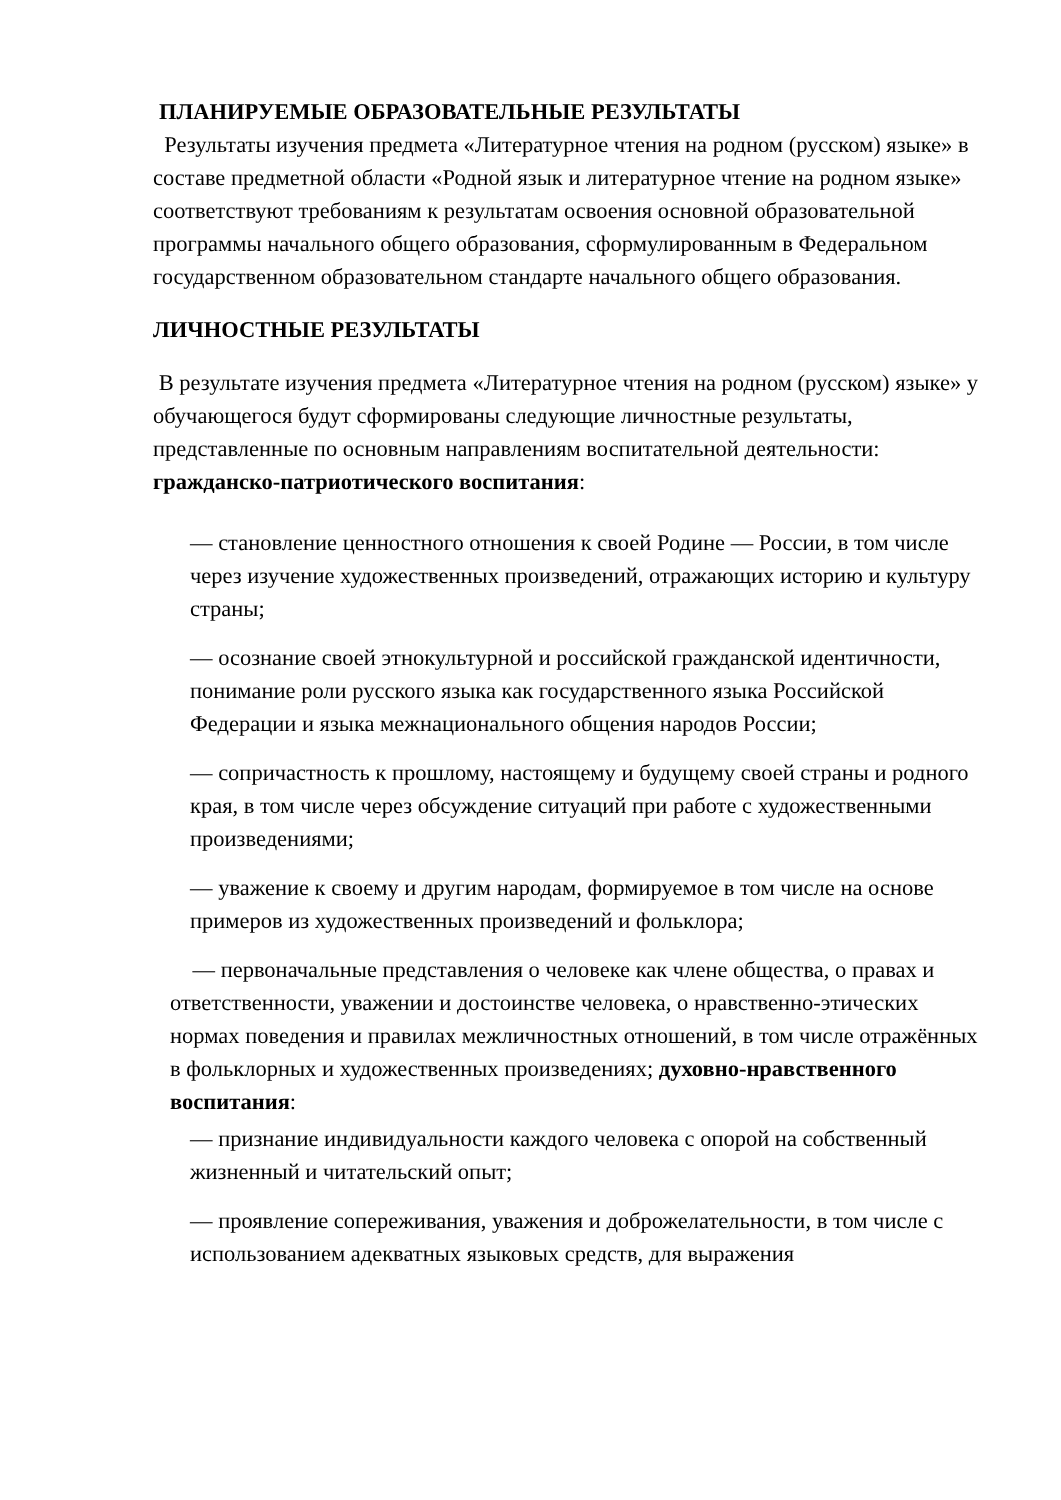ПЛАНИРУЕМЫЕ ОБРАЗОВАТЕЛЬНЫЕ РЕЗУЛЬТАТЫ
Результаты изучения предмета «Литературное чтения на родном (русском) языке» в составе предметной области «Родной язык и литературное чтение на родном языке» соответствуют требованиям к результатам освоения основной образовательной программы начального общего образования, сформулированным в Федеральном государственном образовательном стандарте начального общего образования.
ЛИЧНОСТНЫЕ РЕЗУЛЬТАТЫ
В результате изучения предмета «Литературное чтения на родном (русском) языке» у обучающегося будут сформированы следующие личностные результаты, представленные по основным направлениям воспитательной деятельности: гражданско-патриотического воспитания:
— становление ценностного отношения к своей Родине — России, в том числе через изучение художественных произведений, отражающих историю и культуру страны;
— осознание своей этнокультурной и российской гражданской идентичности, понимание роли русского языка как государственного языка Российской Федерации и языка межнационального общения народов России;
— сопричастность к прошлому, настоящему и будущему своей страны и родного края, в том числе через обсуждение ситуаций при работе с художественными произведениями;
— уважение к своему и другим народам, формируемое в том числе на основе примеров из художественных произведений и фольклора;
— первоначальные представления о человеке как члене общества, о правах и ответственности, уважении и достоинстве человека, о нравственно-этических нормах поведения и правилах межличностных отношений, в том числе отражённых в фольклорных и художественных произведениях; духовно-нравственного воспитания:
— признание индивидуальности каждого человека с опорой на собственный жизненный и читательский опыт;
— проявление сопереживания, уважения и доброжелательности, в том числе с использованием адекватных языковых средств, для выражения